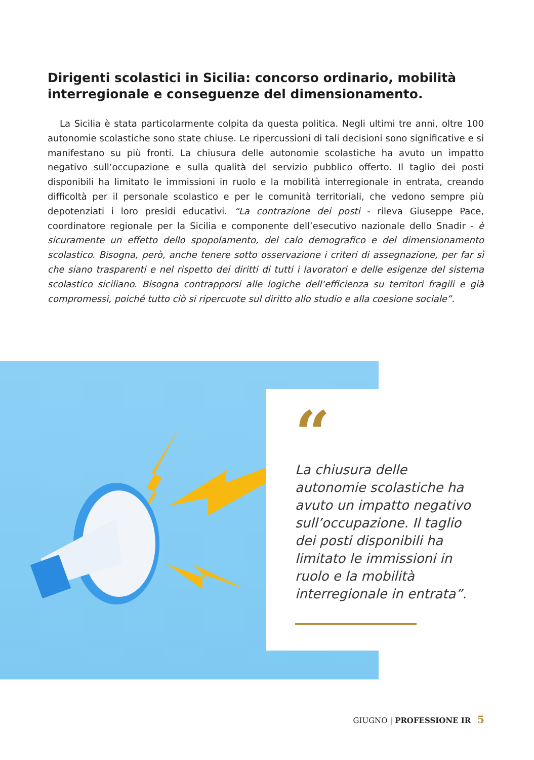Dirigenti scolastici in Sicilia: concorso ordinario, mobilità interregionale e conseguenze del dimensionamento.
La Sicilia è stata particolarmente colpita da questa politica. Negli ultimi tre anni, oltre 100 autonomie scolastiche sono state chiuse. Le ripercussioni di tali decisioni sono significative e si manifestano su più fronti. La chiusura delle autonomie scolastiche ha avuto un impatto negativo sull’occupazione e sulla qualità del servizio pubblico offerto. Il taglio dei posti disponibili ha limitato le immissioni in ruolo e la mobilità interregionale in entrata, creando difficoltà per il personale scolastico e per le comunità territoriali, che vedono sempre più depotenziati i loro presidi educativi. “La contrazione dei posti - rileva Giuseppe Pace, coordinatore regionale per la Sicilia e componente dell’esecutivo nazionale dello Snadir - è sicuramente un effetto dello spopolamento, del calo demografico e del dimensionamento scolastico. Bisogna, però, anche tenere sotto osservazione i criteri di assegnazione, per far sì che siano trasparenti e nel rispetto dei diritti di tutti i lavoratori e delle esigenze del sistema scolastico siciliano. Bisogna contrapporsi alle logiche dell’efficienza su territori fragili e già compromessi, poiché tutto ciò si ripercuote sul diritto allo studio e alla coesione sociale”.
“
La chiusura delle autonomie scolastiche ha avuto un impatto negativo sull’occupazione. Il taglio dei posti disponibili ha limitato le immissioni in ruolo e la mobilità interregionale in entrata”.
GIUGNO | PROFESSIONE IR 5